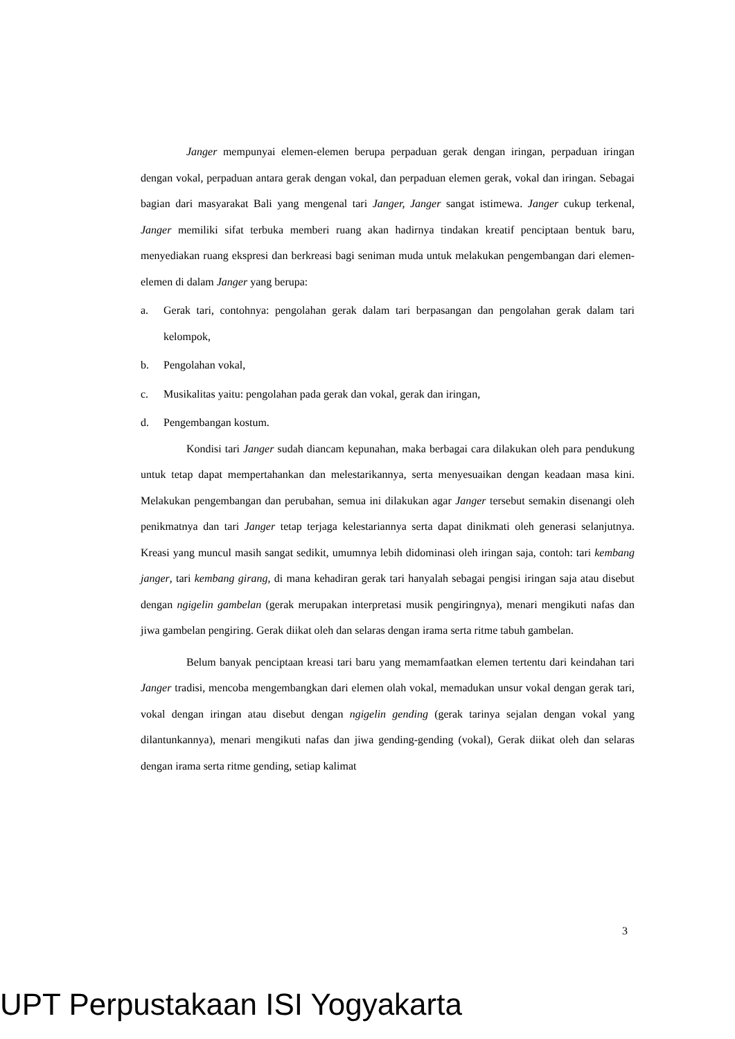Janger mempunyai elemen-elemen berupa perpaduan gerak dengan iringan, perpaduan iringan dengan vokal, perpaduan antara gerak dengan vokal, dan perpaduan elemen gerak, vokal dan iringan. Sebagai bagian dari masyarakat Bali yang mengenal tari Janger, Janger sangat istimewa. Janger cukup terkenal, Janger memiliki sifat terbuka memberi ruang akan hadirnya tindakan kreatif penciptaan bentuk baru, menyediakan ruang ekspresi dan berkreasi bagi seniman muda untuk melakukan pengembangan dari elemen-elemen di dalam Janger yang berupa:
a. Gerak tari, contohnya: pengolahan gerak dalam tari berpasangan dan pengolahan gerak dalam tari kelompok,
b. Pengolahan vokal,
c. Musikalitas yaitu: pengolahan pada gerak dan vokal, gerak dan iringan,
d. Pengembangan kostum.
Kondisi tari Janger sudah diancam kepunahan, maka berbagai cara dilakukan oleh para pendukung untuk tetap dapat mempertahankan dan melestarikannya, serta menyesuaikan dengan keadaan masa kini. Melakukan pengembangan dan perubahan, semua ini dilakukan agar Janger tersebut semakin disenangi oleh penikmatnya dan tari Janger tetap terjaga kelestariannya serta dapat dinikmati oleh generasi selanjutnya. Kreasi yang muncul masih sangat sedikit, umumnya lebih didominasi oleh iringan saja, contoh: tari kembang janger, tari kembang girang, di mana kehadiran gerak tari hanyalah sebagai pengisi iringan saja atau disebut dengan ngigelin gambelan (gerak merupakan interpretasi musik pengiringnya), menari mengikuti nafas dan jiwa gambelan pengiring. Gerak diikat oleh dan selaras dengan irama serta ritme tabuh gambelan.
Belum banyak penciptaan kreasi tari baru yang memamfaatkan elemen tertentu dari keindahan tari Janger tradisi, mencoba mengembangkan dari elemen olah vokal, memadukan unsur vokal dengan gerak tari, vokal dengan iringan atau disebut dengan ngigelin gending (gerak tarinya sejalan dengan vokal yang dilantunkannya), menari mengikuti nafas dan jiwa gending-gending (vokal), Gerak diikat oleh dan selaras dengan irama serta ritme gending, setiap kalimat
3
UPT Perpustakaan ISI Yogyakarta